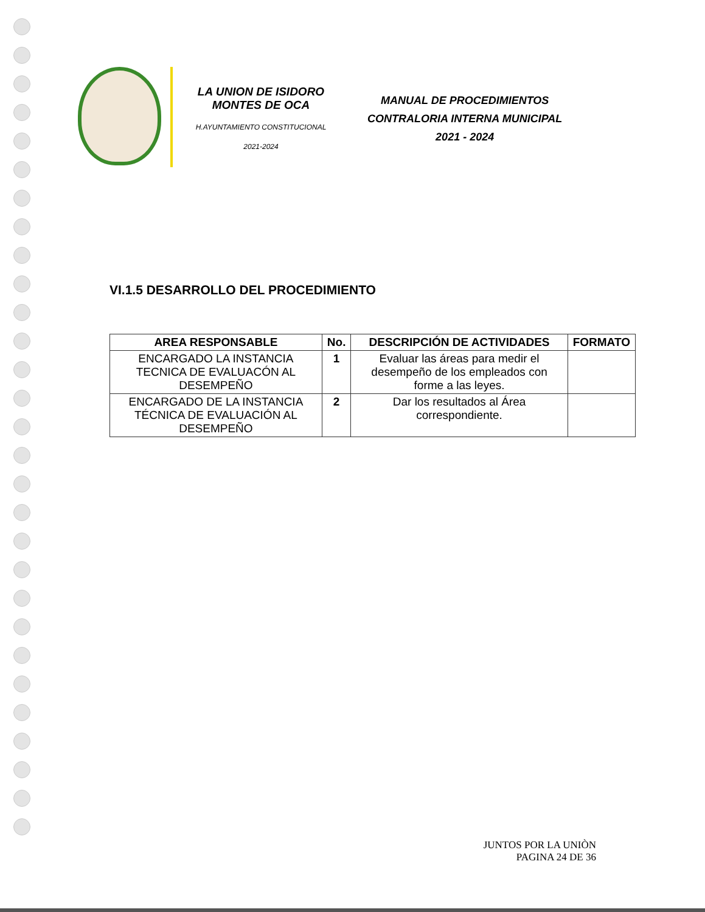LA UNION DE ISIDORO
MONTES DE OCA
H.AYUNTAMIENTO CONSTITUCIONAL
2021-2024
MANUAL DE PROCEDIMIENTOS
CONTRALORIA INTERNA MUNICIPAL
2021 - 2024
VI.1.5 DESARROLLO DEL PROCEDIMIENTO
| AREA RESPONSABLE | No. | DESCRIPCIÓN DE ACTIVIDADES | FORMATO |
| --- | --- | --- | --- |
| ENCARGADO LA INSTANCIA TECNICA DE EVALUACÓN AL DESEMPEÑO | 1 | Evaluar las áreas para medir el desempeño de los empleados con forme a las leyes. | |
| ENCARGADO DE LA INSTANCIA TÉCNICA DE EVALUACIÓN AL DESEMPEÑO | 2 | Dar los resultados al Área correspondiente. | |
JUNTOS POR LA UNIÒN
PAGINA 24 DE 36